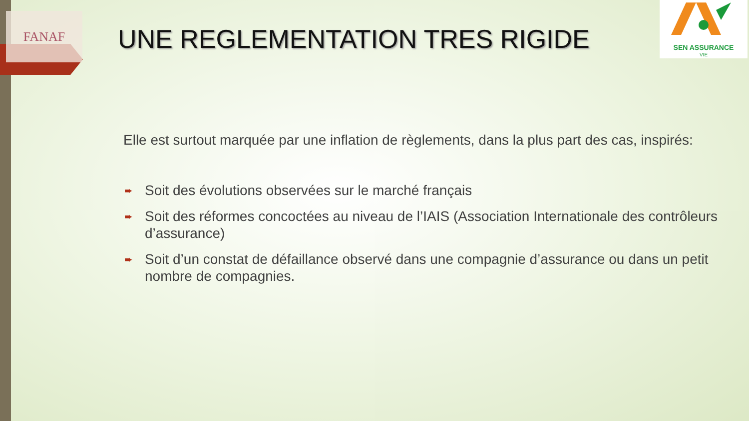FANAF
SEN ASSURANCE
VIE
UNE REGLEMENTATION TRES RIGIDE
Elle est surtout marquée par une inflation de règlements, dans la plus part des cas, inspirés:
➨ Soit des évolutions observées sur le marché français
➨ Soit des réformes concoctées au niveau de l’IAIS (Association Internationale des contrôleurs d’assurance)
➨ Soit d’un constat de défaillance observé dans une compagnie d’assurance ou dans un petit nombre de compagnies.